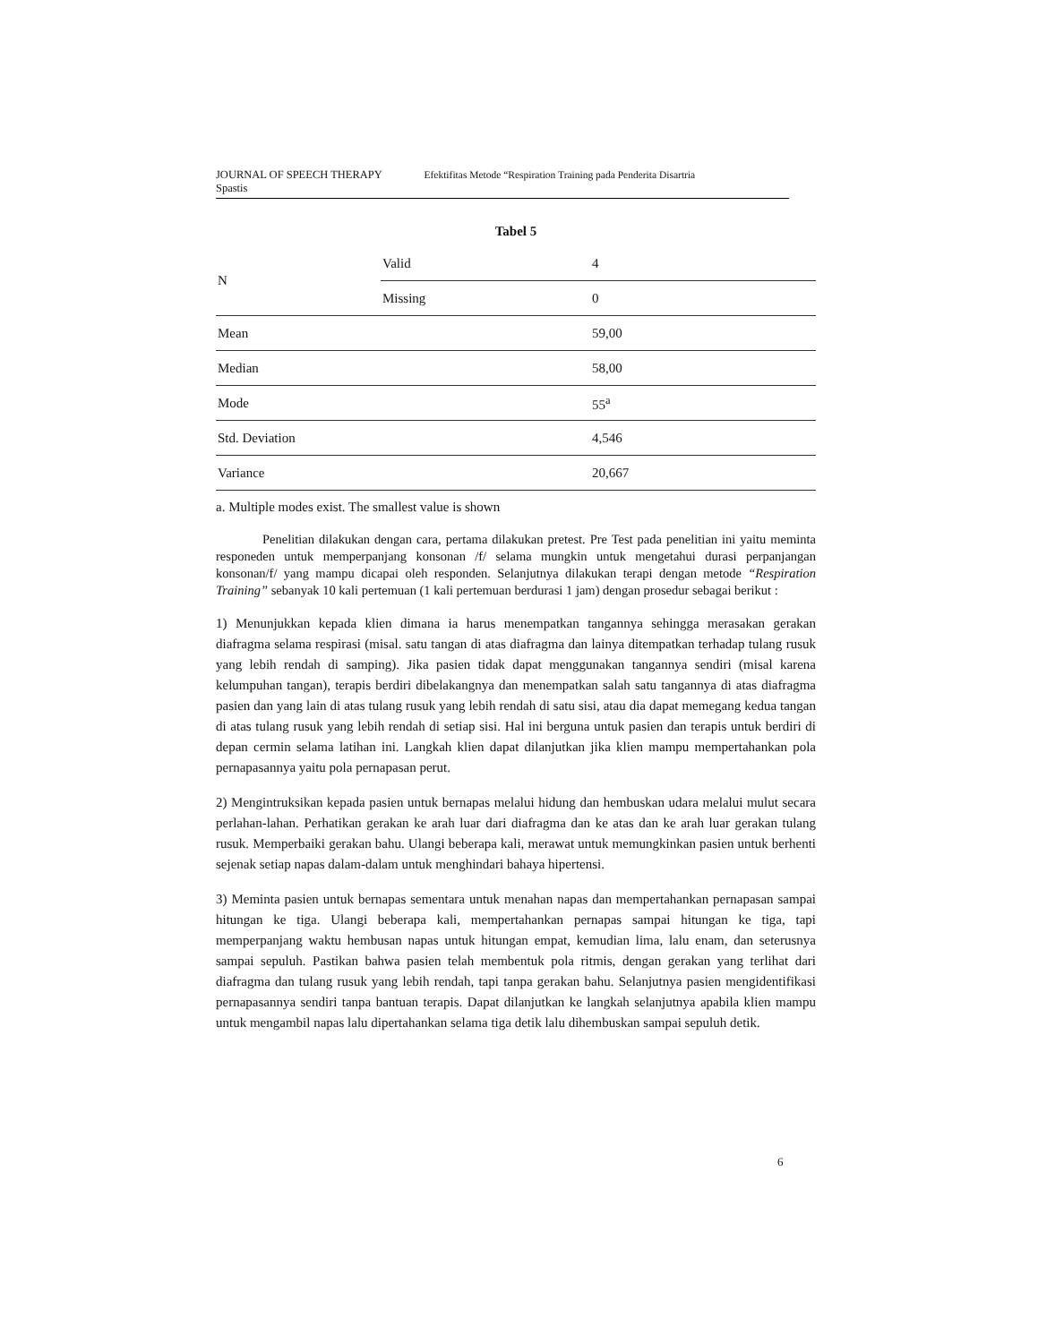JOURNAL OF SPEECH THERAPY Efektifitas Metode “Respiration Training pada Penderita Disartria
Spastis
Tabel 5
| N | Valid | 4 |
| | Missing | 0 |
| Mean | | 59,00 |
| Median | | 58,00 |
| Mode | | 55<sup>a</sup> |
| Std. Deviation | | 4,546 |
| Variance | | 20,667 |
a. Multiple modes exist. The smallest value is shown
Penelitian dilakukan dengan cara, pertama dilakukan pretest. Pre Test pada penelitian ini yaitu meminta responeden untuk memperpanjang konsonan /f/ selama mungkin untuk mengetahui durasi perpanjangan konsonan/f/ yang mampu dicapai oleh responden. Selanjutnya dilakukan terapi dengan metode “Respiration Training” sebanyak 10 kali pertemuan (1 kali pertemuan berdurasi 1 jam) dengan prosedur sebagai berikut :
1) Menunjukkan kepada klien dimana ia harus menempatkan tangannya sehingga merasakan gerakan diafragma selama respirasi (misal. satu tangan di atas diafragma dan lainya ditempatkan terhadap tulang rusuk yang lebih rendah di samping). Jika pasien tidak dapat menggunakan tangannya sendiri (misal karena kelumpuhan tangan), terapis berdiri dibelakangnya dan menempatkan salah satu tangannya di atas diafragma pasien dan yang lain di atas tulang rusuk yang lebih rendah di satu sisi, atau dia dapat memegang kedua tangan di atas tulang rusuk yang lebih rendah di setiap sisi. Hal ini berguna untuk pasien dan terapis untuk berdiri di depan cermin selama latihan ini. Langkah klien dapat dilanjutkan jika klien mampu mempertahankan pola pernapasannya yaitu pola pernapasan perut.
2) Mengintruksikan kepada pasien untuk bernapas melalui hidung dan hembuskan udara melalui mulut secara perlahan-lahan. Perhatikan gerakan ke arah luar dari diafragma dan ke atas dan ke arah luar gerakan tulang rusuk. Memperbaiki gerakan bahu. Ulangi beberapa kali, merawat untuk memungkinkan pasien untuk berhenti sejenak setiap napas dalam-dalam untuk menghindari bahaya hipertensi.
3) Meminta pasien untuk bernapas sementara untuk menahan napas dan mempertahankan pernapasan sampai hitungan ke tiga. Ulangi beberapa kali, mempertahankan pernapas sampai hitungan ke tiga, tapi memperpanjang waktu hembusan napas untuk hitungan empat, kemudian lima, lalu enam, dan seterusnya sampai sepuluh. Pastikan bahwa pasien telah membentuk pola ritmis, dengan gerakan yang terlihat dari diafragma dan tulang rusuk yang lebih rendah, tapi tanpa gerakan bahu. Selanjutnya pasien mengidentifikasi pernapasannya sendiri tanpa bantuan terapis. Dapat dilanjutkan ke langkah selanjutnya apabila klien mampu untuk mengambil napas lalu dipertahankan selama tiga detik lalu dihembuskan sampai sepuluh detik.
6